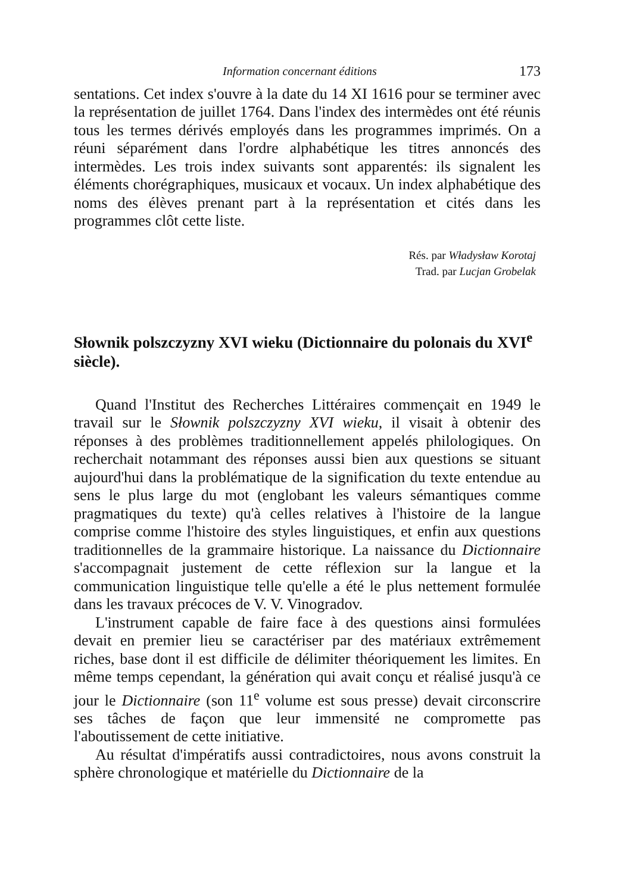Information concernant éditions 173
sentations. Cet index s'ouvre à la date du 14 XI 1616 pour se terminer avec la représentation de juillet 1764. Dans l'index des intermèdes ont été réunis tous les termes dérivés employés dans les programmes imprimés. On a réuni séparément dans l'ordre alphabétique les titres annoncés des intermèdes. Les trois index suivants sont apparentés: ils signalent les éléments chorégraphiques, musicaux et vocaux. Un index alphabétique des noms des élèves prenant part à la représentation et cités dans les programmes clôt cette liste.
Rés. par Władysław Korotaj
Trad. par Lucjan Grobelak
Słownik polszczyzny XVI wieku (Dictionnaire du polonais du XVI<sup>e</sup> siècle).
Quand l'Institut des Recherches Littéraires commençait en 1949 le travail sur le Słownik polszczyzny XVI wieku, il visait à obtenir des réponses à des problèmes traditionnellement appelés philologiques. On recherchait notammant des réponses aussi bien aux questions se situant aujourd'hui dans la problématique de la signification du texte entendue au sens le plus large du mot (englobant les valeurs sémantiques comme pragmatiques du texte) qu'à celles relatives à l'histoire de la langue comprise comme l'histoire des styles linguistiques, et enfin aux questions traditionnelles de la grammaire historique. La naissance du Dictionnaire s'accompagnait justement de cette réflexion sur la langue et la communication linguistique telle qu'elle a été le plus nettement formulée dans les travaux précoces de V. V. Vinogradov.
L'instrument capable de faire face à des questions ainsi formulées devait en premier lieu se caractériser par des matériaux extrêmement riches, base dont il est difficile de délimiter théoriquement les limites. En même temps cependant, la génération qui avait conçu et réalisé jusqu'à ce jour le Dictionnaire (son 11<sup>e</sup> volume est sous presse) devait circonscrire ses tâches de façon que leur immensité ne compromette pas l'aboutissement de cette initiative.
Au résultat d'impératifs aussi contradictoires, nous avons construit la sphère chronologique et matérielle du Dictionnaire de la